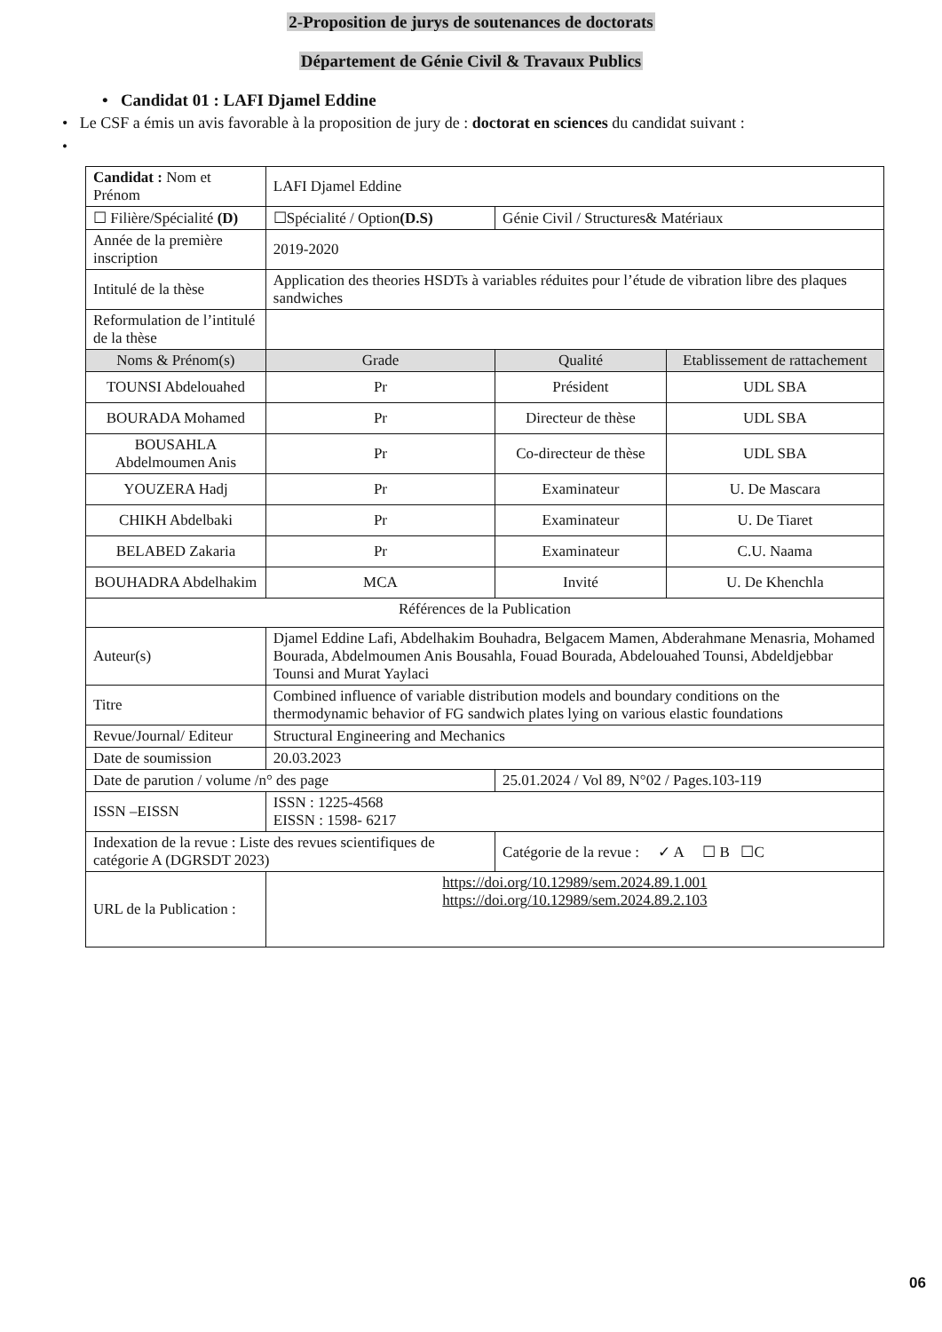2-Proposition de jurys de soutenances de doctorats
Département de Génie Civil & Travaux Publics
• Candidat 01 : LAFI Djamel Eddine
• Le CSF a émis un avis favorable à la proposition de jury de : doctorat en sciences du candidat suivant :
•
| Candidat : Nom et Prénom | | LAFI Djamel Eddine | | |
| ☐ Filière/Spécialité (D) | ☐Spécialité / Option (D.S) | | Génie Civil / Structures& Matériaux | |
| Année de la première inscription | | 2019-2020 | | |
| Intitulé de la thèse | Application des theories HSDTs à variables réduites pour l’étude de vibration libre des plaques sandwiches | | | |
| Reformulation de l’intitulé de la thèse | | | | |
| Noms & Prénom(s) | | Grade | Qualité | Etablissement de rattachement |
| TOUNSI Abdelouahed | | Pr | Président | UDL SBA |
| BOURADA Mohamed | | Pr | Directeur de thèse | UDL SBA |
| BOUSAHLA Abdelmoumen Anis | | Pr | Co-directeur de thèse | UDL SBA |
| YOUZERA Hadj | | Pr | Examinateur | U. De Mascara |
| CHIKH Abdelbaki | | Pr | Examinateur | U. De Tiaret |
| BELABED Zakaria | | Pr | Examinateur | C.U. Naama |
| BOUHADRA Abdelhakim | | MCA | Invité | U. De Khenchla |
| Références de la Publication | | | | |
| Auteur(s) | Djamel Eddine Lafi, Abdelhakim Bouhadra, Belgacem Mamen, Abderahmane Menasria, Mohamed Bourada, Abdelmoumen Anis Bousahla, Fouad Bourada, Abdelouahed Tounsi, Abdeldjebbar Tounsi and Murat Yaylaci | | | |
| Titre | Combined influence of variable distribution models and boundary conditions on the thermodynamic behavior of FG sandwich plates lying on various elastic foundations | | | |
| Revue/Journal/ Editeur | Structural Engineering and Mechanics | | | |
| Date de soumission | 20.03.2023 | | | |
| Date de parution / volume /n° des page | | | 25.01.2024 / Vol 89, N°02 / Pages.103-119 | |
| ISSN –EISSN | ISSN : 1225-4568 EISSN : 1598- 6217 | | | |
| Indexation de la revue : Liste des revues scientifiques de catégorie A (DGRSDT 2023) | | | Catégorie de la revue : ✓ A ☐ B ☐C | |
| URL de la Publication : | | https://doi.org/10.12989/sem.2024.89.1.001 https://doi.org/10.12989/sem.2024.89.2.103 | | |
06